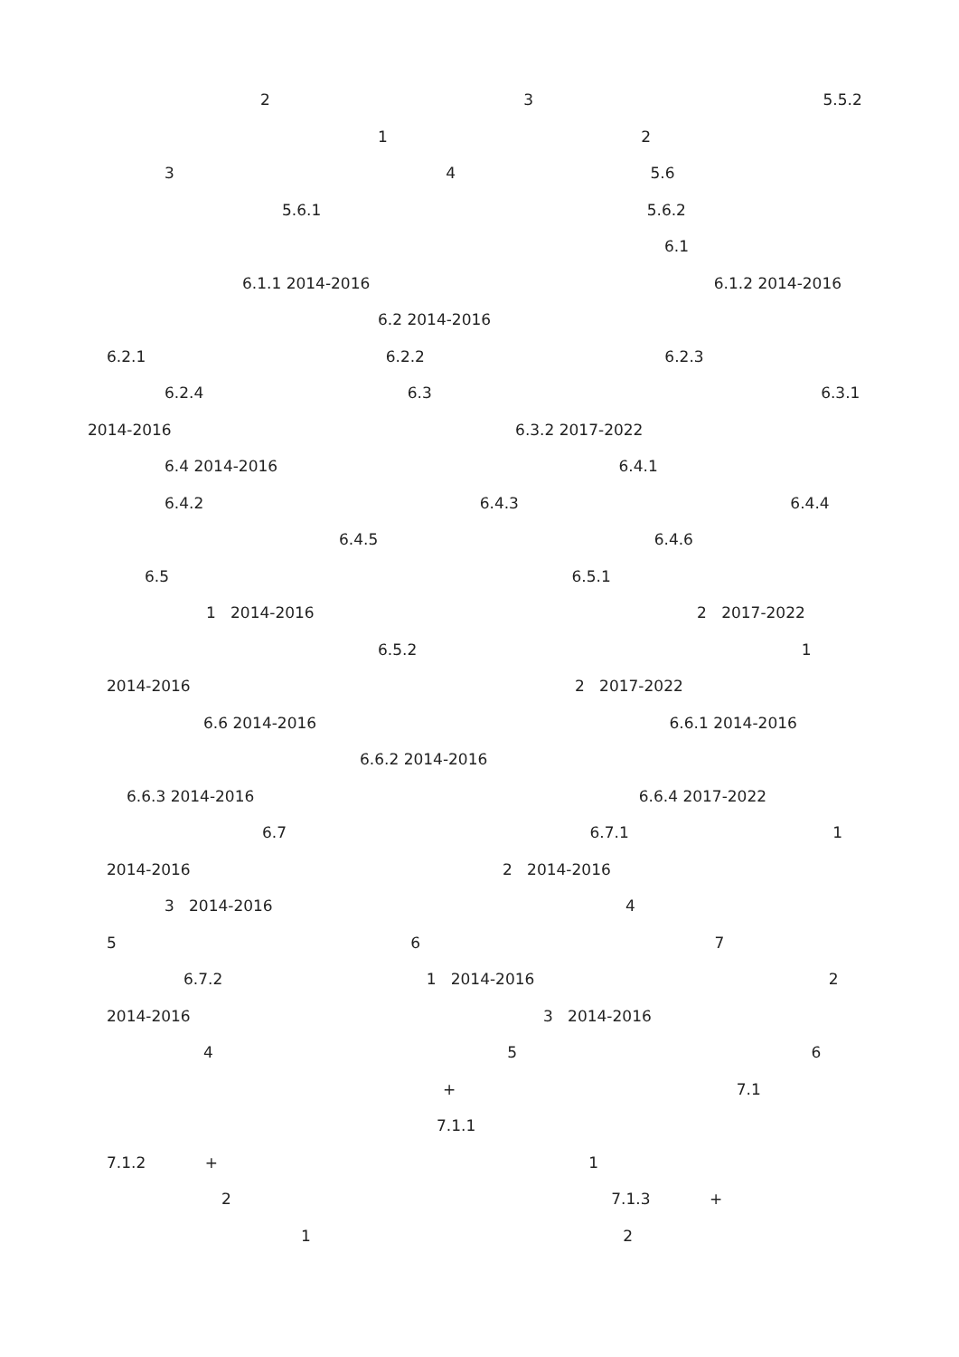2 3 5.5.2
1 2
3 4 5.6
5.6.1 5.6.2
6.1
6.1.1 2014-2016 6.1.2 2014-2016
6.2 2014-2016
6.2.1 6.2.2 6.2.3
6.2.4 6.3 6.3.1
2014-2016 6.3.2 2017-2022
6.4 2014-2016 6.4.1
6.4.2 6.4.3 6.4.4
6.4.5 6.4.6
6.5 6.5.1
1 2014-2016 2 2017-2022
6.5.2 1
2014-2016 2 2017-2022
6.6 2014-2016 6.6.1 2014-2016
6.6.2 2014-2016
6.6.3 2014-2016 6.6.4 2017-2022
6.7 6.7.1 1
2014-2016 2 2014-2016
3 2014-2016 4
5 6 7
6.7.2 1 2014-2016 2
2014-2016 3 2014-2016
4 5 6
+ 7.1
7.1.1
7.1.2 + 1
2 7.1.3 +
1 2